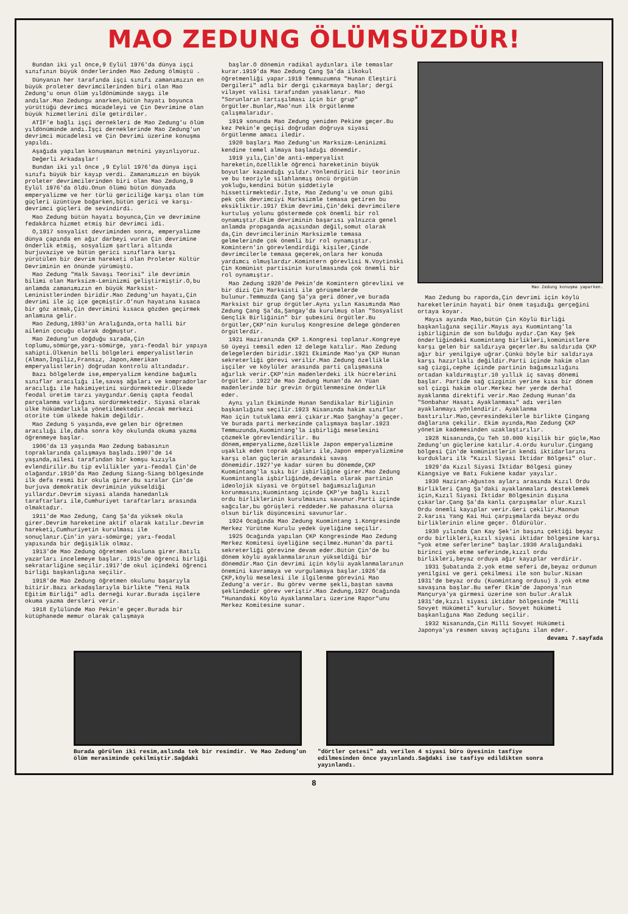MAO ZEDUNG ÖLÜMSÜZDÜR!
Bundan iki yıl önce,9 Eylül 1976'da dünya işçi sınıfının büyük önderlerinden Mao Zedung ölmüştü .
Dünyanın her tarafında işçi sınıfı zamanımızın en büyük proleter devrimcilerinden biri olan Mao Zedung'u onun ölüm yıldönümünde saygı ile andılar.Mao Zedungu anarken,bütün hayatı boyunca yürüttüğü devrimci mücadeleyi ve Çin Devrimine olan büyük hizmetlerini dile getirdiler.
ATİF'e bağlı işçi dernekleri de Mao Zedung'u ölüm yıldönümünde andı.İşçi derneklerinde Mao Zedung'un devrimci mücadelesi ve Çin Devrimi üzerine konuşma yapıldı.
Aşağıda yapılan konuşmanın metnini yayınlıyoruz.
Değerli Arkadaşlar!
Bundan iki yıl önce ,9 Eylül 1976'da dünya işçi sınıfı büyük bir kayıp verdi. Zamanımızın en büyük proleter devrimcilerinden biri olan Mao Zedung,9 Eylül 1976'da öldü.Onun ölümü bütün dünyada emperyalizme ve her türlü gericiliğe karşı olan tüm güçleri üzüntüye boğarken,bütün gerici ve karşı-devrimci güçleri de sevindirdi.
Mao Zedung bütün hayatı boyunca,Çin ve devrimine fedakârca hizmet etmiş bir devrimci idi.
O,1917 sosyalist devriminden sonra, emperyalizme dünya çapında en ağır darbeyi vuran Çin devrimine önderlik etmiş, sosyalizm şartları altında burjuvaziye ve bütün gerici sınıflara karşı yürütülen bir devrim hareketi olan Proleter Kültür Devriminin en önünde yürümüştü.
Mao Zedung "Halk Savaşı Teorisi" ile devrimin bilimi olan Marksizm-Leninizmi geliştirmiştir.O,bu anlamda zamanımızın en büyük Marksist-Leninistlerinden biridir.Mao Zedung'un hayatı,Çin devrimi ile iç içe geçmiştir.O'nun hayatına kısaca bir göz atmak,Çin devrimini kısaca gözden geçirmek anlamına gelir.
Mao Zedung,1893'ün Aralığında,orta halli bir ailenin çocuğu olarak doğmuştur.
Mao Zedung'un doğduğu sırada,Çin toplumu,sömürge,yarı-sömürge, yarı-feodal bir yapıya sahipti.Ülkenin belli bölgeleri emperyalistlerin (Alman,İngiliz,Fransız, Japon,Amerikan emperyalistlerin) doğrudan kontrolü altındadır.
Bazı bölgelerde ise,emperyalizm kendine bağımlı sınıflar aracılığı ile,savaş ağaları ve kompradorlar aracılığı ile hakimiyetini sürdürmektedir.Ülkede feodal üretim tarzı yaygındır.Geniş çapta feodal parçalanma varlığını sürdürmektedir. Siyasi olarak ülke hükümdarlıkla yönetilmektedir.Ancak merkezi otorite tüm ülkede hakim değildir.
Mao Zedung 5 yaşında,eve gelen bir öğretmen aracılığı ile,daha sonra köy okulunda okuma yazma öğrenmeye başlar.
1906'da 13 yaşında Mao Zedung babasının topraklarında çalışmaya başladı.1907'de 14 yaşında,ailesi tarafından bir komşu kızıyla evlendirilir.Bu tip evlilikler yarı-feodal Çin'de olağandır.1910'da Mao Zedung Siang-Siang bölgesinde ilk defa resmi bir okula girer.Bu sıralar Çin'de burjuva demokratik devriminin yükseldiği yıllardır.Devrim siyasi alanda hanedanlık taraftarları ile,Cumhuriyet taraftarları arasında olmaktadır.
1911'de Mao Zedung, Cang Şa'da yüksek okula girer.Devrim hareketine aktif olarak katılır.Devrim hareketi,Cumhuriyetin kurulması ile sonuçlanır.Çin'in yarı-sömürge; yarı-feodal yapısında bir değişiklik olmaz.
1913'de Mao Zedung öğretmen okuluna girer.Batılı yazarları incelemeye başlar. 1915'de öğrenci birliği sekratarliğine seçilir.1917'de okul içindeki öğrenci birliği başkanlığına seçilir.
1918'de Mao Zedung öğretmen okulunu başarıyla bitirir.Bazı arkadaşlarıyla birlikte "Yeni Halk Eğitim Birliği" adlı derneği kurar.Burada işçilere okuma yazma dersleri verir.
1918 Eylülünde Mao Pekin'e geçer.Burada bir kütüphanede memur olarak çalışmaya
başlar.O dönemin radikal aydınları ile temaslar kurar.1919'da Mao Zedung Çang Şa'da ilkokul öğretmenliği yapar.1919 Temmuzumna "Hunan Eleştiri Dergileri" adlı bir dergi çıkarmaya başlar; dergi vilayet valisi tarafından yasaklanır. Mao "Sorunların tartışılması için bir grup" örgütler.Bunlar,Mao'nun ilk örgütlenme çalışmalarıdır.
1919 sonunda Mao Zedung yeniden Pekine geçer.Bu kez Pekin'e geçişi doğrudan doğruya siyasi örgütlenme amacı iledir.
1920 başları Mao Zedung'un Marksizm-Leninizmi kendine temel almaya başladığı dönemdir.
1919 yılı,Çin'de anti-emperyalist hareketin,özellikle öğrenci hareketinin büyük boyutlar kazandığı yıldır.Yönlendirici bir teorinin ve bu teoriyle silahlanmış öncü örgütün yokluğu,kendini bütün şiddetiyle hissettirmektedir.İşte, Mao Zedung'u ve onun gibi pek çok devrimciyi Marksizmle temasa getiren bu eksikliktir.1917 Ekim devrimi,Çin'deki devrimcilere kurtuluş yolunu göstermede çok önemli bir rol oynamıştır.Ekim devriminin başarısı yalnızca genel anlamda propaganda açısından değil,somut olarak da,Çin devrimcilerinin Marksizmle temasa gelmelerinde çok önemli bir rol oynamıştır. Komintern'in görevlendirdiği kişiler,Çinde devrimcilerle temasa geçerek,onlara her konuda yardımcı olmuşlardır.Komintern görevlisi N.Voytinski Çin Komünist partisinin kurulmasında çok önemli bir rol oynamıştır.
Mao Zedung 1920'de Pekin'de Komintern görevlisi ve bir dizi Çin Marksisti ile görüşmelerde bulunur.Temmuzda Çang Şa'ya geri döner,ve burada Marksist bir grup örgütler.Aynı yılın Kasımında Mao Zedung Çang Şa'da,Şangay'da kurulmuş olan "Sosyalist Gençlik Birliğinin" bir şubesini örgütler.Bu örgütler,ÇKP'nin kuruluş Kongresine delege gönderen örgütlerdir.
1921 Haziranında ÇKP 1.Kongresi toplanır.Kongreye 50 üyeyi temsil eden 12 delege katılır. Mao Zedung delegelerden biridir.1921 Ekiminde Mao'ya ÇKP Hunan sekreterliği görevi verilir.Mao Zedung özellikle işçiler ve köylüler arasında parti çalışmasına ağırlık verir.ÇKP'nin madenlerdeki ilk hücrelerini örgütler. 1922'de Mao Zedung Hunan'da An Yüan madenlerinde bir grevin örgütlenmesine önderlik eder.
Aynı yılın Ekiminde Hunan Sendikalar Birliğinin başkanlığına seçilir.1923 Nisanında hakim sınıflar Mao için tutuklama emri çıkarır.Mao Şanghay'a geçer. Ve burada parti merkezinde çalışmaya başlar.1923 Temmuzunda,Kuomintang'la işbirliği meselesini çözmekle görevlendirilir. Bu dönem,emperyalizme,özellikle Japon emperyalizmine uşaklık eden toprak ağaları ile,Japon emperyalizmine karşı olan güçlerin arasındaki savaş dönemidir.1927'ye kadar süren bu dönemde,ÇKP Kuomintang'la sıkı bir işbirliğine girer.Mao Zedung Kuomintangla işbirliğinde,devamlı olarak partinin ideolojik siyasi ve örgütsel bağımsızlığının korunmasını;Kuomintang içinde ÇKP'ye bağlı kızıl ordu birliklerinin kurulmasını savunur.Parti içinde sağcılar,bu görüşleri reddeder.Ne pahasına olursa olsun birlik düşüncesini savunurlar.
1924 Ocağında Mao Zedung Kuomintang 1.Kongresinde Merkez Yürütme Kurulu yedek üyeliğine seçilir.
1925 Ocağında yapılan ÇKP Kongresinde Mao Zedung Merkez Komitesi üyeliğine seçilmez.Hunan'da parti sekreterliği görevine devam eder.Bütün Çin'de bu dönem köylü ayaklanmalarının yükseldiği bir dönemdir.Mao Çin devrimi için köylü ayaklanmalarının önemini kavramaya ve vurgulamaya başlar.1926'da ÇKP,köylü meselesi ile ilgilenme görevini Mao Zedung'a verir. Bu görev verme şekli,baştan savma şeklindedir görev veriştir.Mao Zedung,1927 Ocağında "Hunandaki Köylü Ayaklanmaları üzerine Rapor"unu Merkez Komitesine sunar.
Mao Zedung konuşma yaparken.
Mao Zedung bu raporda,Çin devrimi için köylü hareketlerinin hayati bir önem taşıdığı gerçeğini ortaya koyar.
Mayıs ayında Mao,bütün Çin Köylü Birliği başkanlığına seçilir.Mayıs ayı Kuomintang'la işbirliğinin de son bulduğu aydır.Çan Kay Şek önderliğindeki Kuomintang birlikleri,komünistlere karşı gelen bir saldırıya geçerler.Bu saldırıda ÇKP ağır bir yenilgiye uğrar.Çünkü böyle bir saldırıya karşı hazırlıklı değildir.Parti içinde hakim olan sağ çizgi,cephe içinde partinin bağımsızlığını ortadan kaldırmıştır.10 yıllık iç savaş dönemi başlar. Partide sağ çizginin yerine kısa bir dönem sol çizgi hakim olur.Merkez her yerde derhal ayaklanma direktifi verir.Mao Zedung Hunan'da "Sonbahar Hasatı Ayaklanması" adı verilen ayaklanmayı yönlendirir. Ayaklanma bastırılır.Mao,çevresindekilerle birlikte Çingang dağlarına çekilir. Ekim ayında,Mao Zedung ÇKP yönetim kademesinden uzaklaştırılır.
1928 Nisanında,Çu Teh 10.000 kişilik bir güçle,Mao Zedung'un güçlerine katılır.4.ordu kurulur.Çingang bölgesi Çin'de komünistlerin kendi iktidarlarını kurdukları ilk "Kızıl Siyasi İktidar Bölgesi" olur.
1929'da Kızıl Siyasi İktidar Bölgesi güney Kiangsiye ve Batı Fukiene kadar yayılır.
1930 Haziran-Ağustos ayları arasında Kızıl Ordu Birlikleri Çang Şa'daki ayaklanmaları desteklemek için,Kızıl Siyasi İktidar Bölgesinin dışına çıkarlar.Çang Şa'da kanlı çarpışmalar olur.Kızıl Ordu önemli kayıplar verir.Geri çekilir.Maonun 2.karısı Yang Kai Hui çarpışmalarda beyaz ordu birliklerinin eline geçer. Öldürülür.
1930 yılında Çan Kay Şek'in başını çektiği beyaz ordu birlikleri,kızıl siyasi iktidar bölgesine karşı "yok etme seferlerine" başlar.1930 Aralığındaki birinci yok etme seferinde,kızıl ordu birlikleri,beyaz orduya ağır kayıplar verdirir.
1931 Şubatında 2.yok etme seferi de,beyaz ordunun yenilgisi ve geri çekilmesi ile son bulur.Nisan 1931'de beyaz ordu (Kuomintang ordusu) 3.yok etme savaşına başlar.Bu sefer Ekim'de Japonya'nın Mançurya'ya girmesi üzerine son bulur.Aralık 1931'de,kızıl siyasi iktidar bölgesinde "Milli Sovyet Hükümeti" kurulur. Sovyet hükümeti başkanlığına Mao Zedung seçilir.
1932 Nisanında,Çin Milli Sovyet Hükümeti Japonya'ya resmen savaş açtığını ilan eder.
devamı 7.sayfada
Burada görülen iki resim,aslında tek bir resimdir. Ve Mao Zedung'un ölüm merasiminde çekilmiştir.Sağdaki
"dörtler çetesi" adı verilen 4 siyasi büro üyesinin tasfiye edilmesinden önce yayınlandı.Sağdaki ise tasfiye edildikten sonra yayınlandı.
8